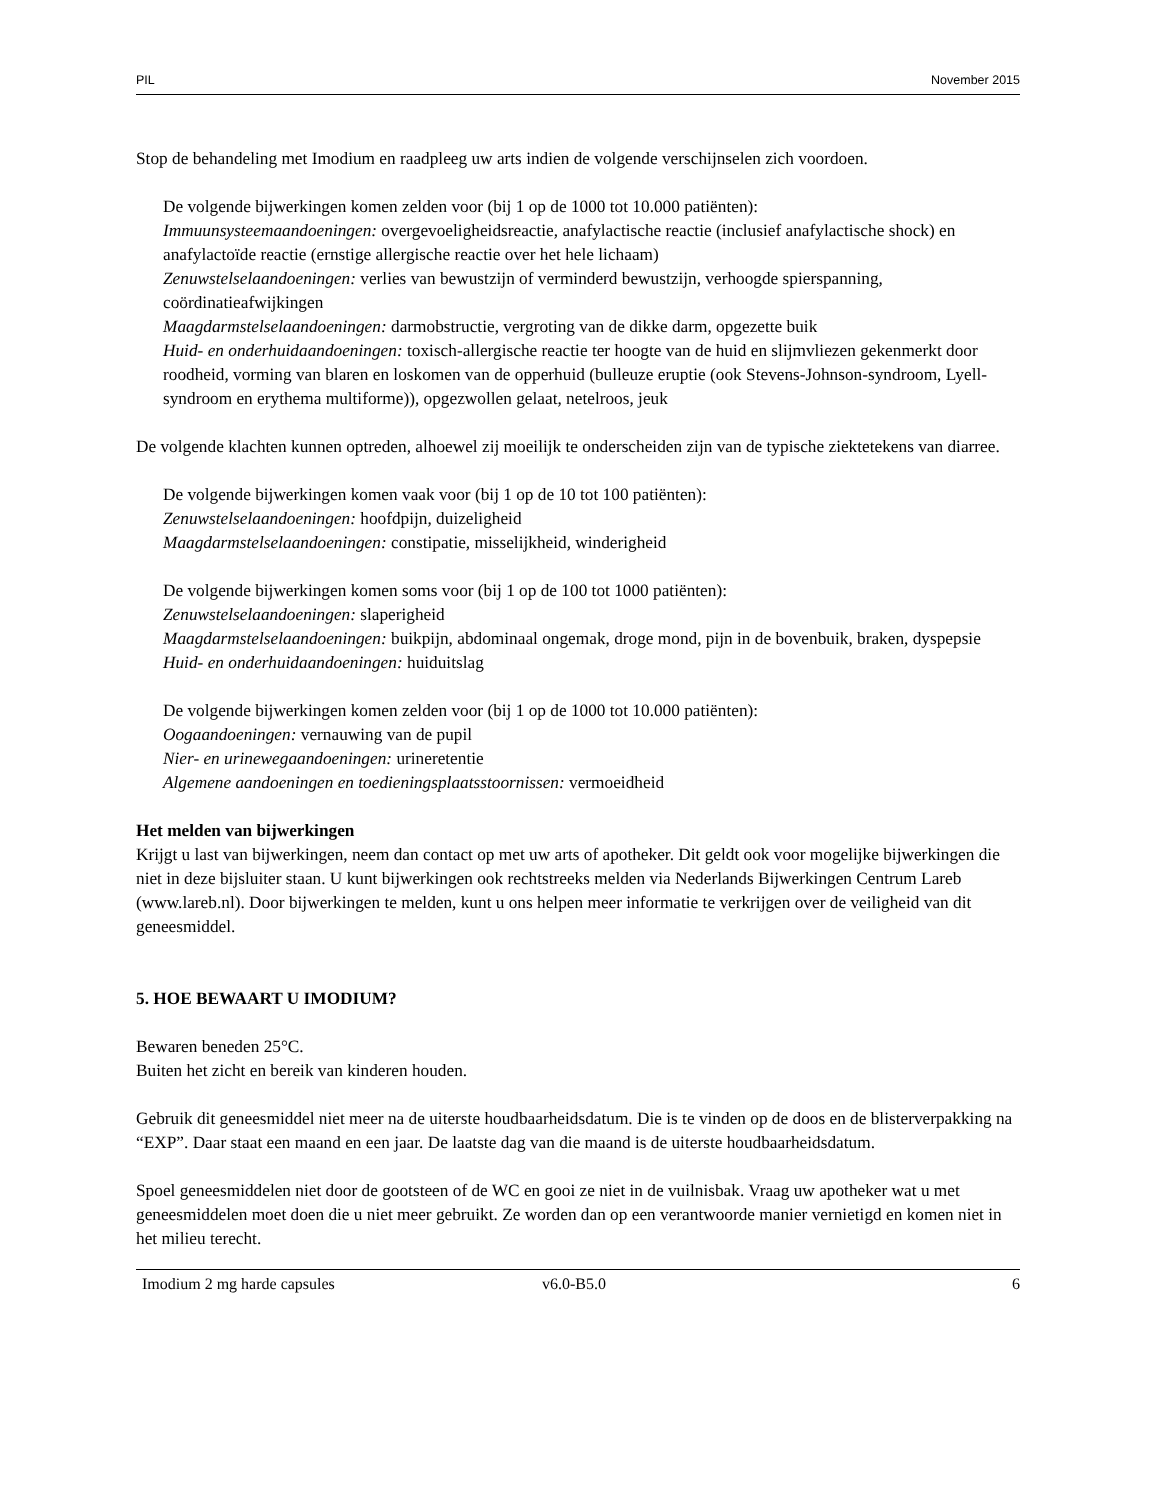PIL November 2015
Stop de behandeling met Imodium en raadpleeg uw arts indien de volgende verschijnselen zich voordoen.
De volgende bijwerkingen komen zelden voor (bij 1 op de 1000 tot 10.000 patiënten):
Immuunsysteemaandoeningen: overgevoeligheidsreactie, anafylactische reactie (inclusief anafylactische shock) en anafylactoïde reactie (ernstige allergische reactie over het hele lichaam)
Zenuwstelselaandoeningen: verlies van bewustzijn of verminderd bewustzijn, verhoogde spierspanning, coördinatieafwijkingen
Maagdarmstelselaandoeningen: darmobstructie, vergroting van de dikke darm, opgezette buik
Huid- en onderhuidaandoeningen: toxisch-allergische reactie ter hoogte van de huid en slijmvliezen gekenmerkt door roodheid, vorming van blaren en loskomen van de opperhuid (bulleuze eruptie (ook Stevens-Johnson-syndroom, Lyell-syndroom en erythema multiforme)), opgezwollen gelaat, netelroos, jeuk
De volgende klachten kunnen optreden, alhoewel zij moeilijk te onderscheiden zijn van de typische ziektetekens van diarree.
De volgende bijwerkingen komen vaak voor (bij 1 op de 10 tot 100 patiënten):
Zenuwstelselaandoeningen: hoofdpijn, duizeligheid
Maagdarmstelselaandoeningen: constipatie, misselijkheid, winderigheid
De volgende bijwerkingen komen soms voor (bij 1 op de 100 tot 1000 patiënten):
Zenuwstelselaandoeningen: slaperigheid
Maagdarmstelselaandoeningen: buikpijn, abdominaal ongemak, droge mond, pijn in de bovenbuik, braken, dyspepsie
Huid- en onderhuidaandoeningen: huiduitslag
De volgende bijwerkingen komen zelden voor (bij 1 op de 1000 tot 10.000 patiënten):
Oogaandoeningen: vernauwing van de pupil
Nier- en urinewegaandoeningen: urineretentie
Algemene aandoeningen en toedieningsplaatsstoornissen: vermoeidheid
Het melden van bijwerkingen
Krijgt u last van bijwerkingen, neem dan contact op met uw arts of apotheker. Dit geldt ook voor mogelijke bijwerkingen die niet in deze bijsluiter staan. U kunt bijwerkingen ook rechtstreeks melden via Nederlands Bijwerkingen Centrum Lareb (www.lareb.nl). Door bijwerkingen te melden, kunt u ons helpen meer informatie te verkrijgen over de veiligheid van dit geneesmiddel.
5. HOE BEWAART U IMODIUM?
Bewaren beneden 25°C.
Buiten het zicht en bereik van kinderen houden.
Gebruik dit geneesmiddel niet meer na de uiterste houdbaarheidsdatum. Die is te vinden op de doos en de blisterverpakking na “EXP”. Daar staat een maand en een jaar. De laatste dag van die maand is de uiterste houdbaarheidsdatum.
Spoel geneesmiddelen niet door de gootsteen of de WC en gooi ze niet in de vuilnisbak. Vraag uw apotheker wat u met geneesmiddelen moet doen die u niet meer gebruikt. Ze worden dan op een verantwoorde manier vernietigd en komen niet in het milieu terecht.
Imodium 2 mg harde capsules v6.0-B5.0 6